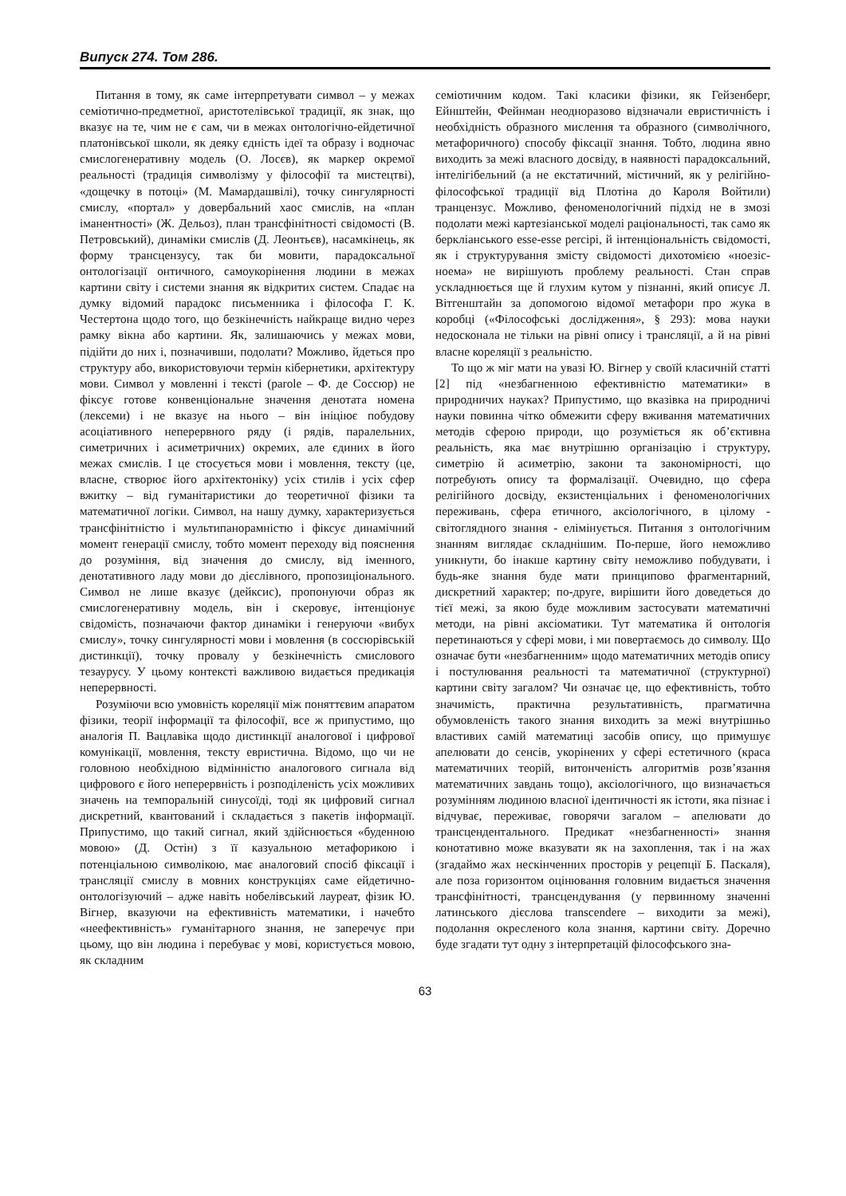Випуск 274. Том 286.
Питання в тому, як саме інтерпретувати символ – у межах семіотично-предметної, аристотелівської традиції, як знак, що вказує на те, чим не є сам, чи в межах онтологічно-ейдетичної платонівської школи, як деяку єдність ідеї та образу і водночас смислогенеративну модель (О. Лосєв), як маркер окремої реальності (традиція символізму у філософії та мистецтві), «дощечку в потоці» (М. Мамардашвілі), точку сингулярності смислу, «портал» у довербальний хаос смислів, на «план іманентності» (Ж. Дельоз), план трансфінітності свідомості (В. Петровський), динаміки смислів (Д. Леонтьєв), насамкінець, як форму трансцензусу, так би мовити, парадоксальної онтологізації онтичного, самоукорінення людини в межах картини світу і системи знання як відкритих систем. Спадає на думку відомий парадокс письменника і філософа Г. К. Честертона щодо того, що безкінечність найкраще видно через рамку вікна або картини. Як, залишаючись у межах мови, підійти до них і, позначивши, подолати? Можливо, йдеться про структуру або, використовуючи термін кібернетики, архітектуру мови. Символ у мовленні і тексті (parole – Ф. де Соссюр) не фіксує готове конвенціональне значення денотата номена (лексеми) і не вказує на нього – він ініціює побудову асоціативного неперервного ряду (і рядів, паралельних, симетричних і асиметричних) окремих, але єдиних в його межах смислів. І це стосується мови і мовлення, тексту (це, власне, створює його архітектоніку) усіх стилів і усіх сфер вжитку – від гуманітаристики до теоретичної фізики та математичної логіки. Символ, на нашу думку, характеризується трансфінітністю і мультипанорамністю і фіксує динамічний момент генерації смислу, тобто момент переходу від пояснення до розуміння, від значення до смислу, від іменного, денотативного ладу мови до дієслівного, пропозиціонального. Символ не лише вказує (дейксис), пропонуючи образ як смислогенеративну модель, він і скеровує, інтенціонує свідомість, позначаючи фактор динаміки і генеруючи «вибух смислу», точку сингулярності мови і мовлення (в соссюрівській дистинкції), точку провалу у безкінечність смислового тезаурусу. У цьому контексті важливою видається предикація неперервності.
Розуміючи всю умовність кореляції між поняттєвим апаратом фізики, теорії інформації та філософії, все ж припустимо, що аналогія П. Вацлавіка щодо дистинкції аналогової і цифрової комунікації, мовлення, тексту евристична. Відомо, що чи не головною необхідною відмінністю аналогового сигнала від цифрового є його неперервність і розподіленість усіх можливих значень на темпоральній синусоїді, тоді як цифровий сигнал дискретний, квантований і складається з пакетів інформації. Припустимо, що такий сигнал, який здійснюється «буденною мовою» (Д. Остін) з її казуальною метафорикою і потенціальною символікою, має аналоговий спосіб фіксації і трансляції смислу в мовних конструкціях саме ейдетично-онтологізуючий – адже навіть нобелівський лауреат, фізик Ю. Вігнер, вказуючи на ефективність математики, і начебто «неефективність» гуманітарного знання, не заперечує при цьому, що він людина і перебуває у мові, користується мовою, як складним
семіотичним кодом. Такі класики фізики, як Гейзенберг, Ейнштейн, Фейнман неодноразово відзначали евристичність і необхідність образного мислення та образного (символічного, метафоричного) способу фіксації знання. Тобто, людина явно виходить за межі власного досвіду, в наявності парадоксальний, інтелігібельний (а не екстатичний, містичний, як у релігійно-філософської традиції від Плотіна до Кароля Войтили) транцензус. Можливо, феноменологічний підхід не в змозі подолати межі картезіанської моделі раціональності, так само як берклiанського esse-esse percipi, й інтенціональність свідомості, як і структурування змісту свідомості дихотомією «ноезіс-ноема» не вирішують проблему реальності. Стан справ ускладнюється ще й глухим кутом у пізнанні, який описує Л. Вітгенштайн за допомогою відомої метафори про жука в коробці («Філософські дослідження», § 293): мова науки недосконала не тільки на рівні опису і трансляції, а й на рівні власне кореляції з реальністю.
То що ж міг мати на увазі Ю. Вігнер у своїй класичній статті [2] під «незбагненною ефективністю математики» в природничих науках? Припустимо, що вказівка на природничі науки повинна чітко обмежити сферу вживання математичних методів сферою природи, що розуміється як об’єктивна реальність, яка має внутрішню організацію і структуру, симетрію й асиметрію, закони та закономірності, що потребують опису та формалізації. Очевидно, що сфера релігійного досвіду, екзистенціальних і феноменологічних переживань, сфера етичного, аксіологічного, в цілому - світоглядного знання - елімінується. Питання з онтологічним знанням виглядає складнішим. По-перше, його неможливо уникнути, бо інакше картину світу неможливо побудувати, і будь-яке знання буде мати принципово фрагментарний, дискретний характер; по-друге, вирішити його доведеться до тієї межі, за якою буде можливим застосувати математичні методи, на рівні аксіоматики. Тут математика й онтологія перетинаються у сфері мови, і ми повертаємось до символу. Що означає бути «незбагненним» щодо математичних методів опису і постулювання реальності та математичної (структурної) картини світу загалом? Чи означає це, що ефективність, тобто значимість, практична результативність, прагматична обумовленість такого знання виходить за межі внутрішньо властивих самій математиці засобів опису, що примушує апелювати до сенсів, укорінених у сфері естетичного (краса математичних теорій, витонченість алгоритмів розв’язання математичних завдань тощо), аксіологічного, що визначається розумінням людиною власної ідентичності як істоти, яка пізнає і відчуває, переживає, говорячи загалом – апелювати до трансцендентального. Предикат «незбагненності» знання конотативно може вказувати як на захоплення, так і на жах (згадаймо жах нескінченних просторів у рецепції Б. Паскаля), але поза горизонтом оцінювання головним видається значення трансфінітності, трансцендування (у первинному значенні латинського дієслова transcendere – виходити за межі), подолання окресленого кола знання, картини світу. Доречно буде згадати тут одну з інтерпретацій філософського зна-
63